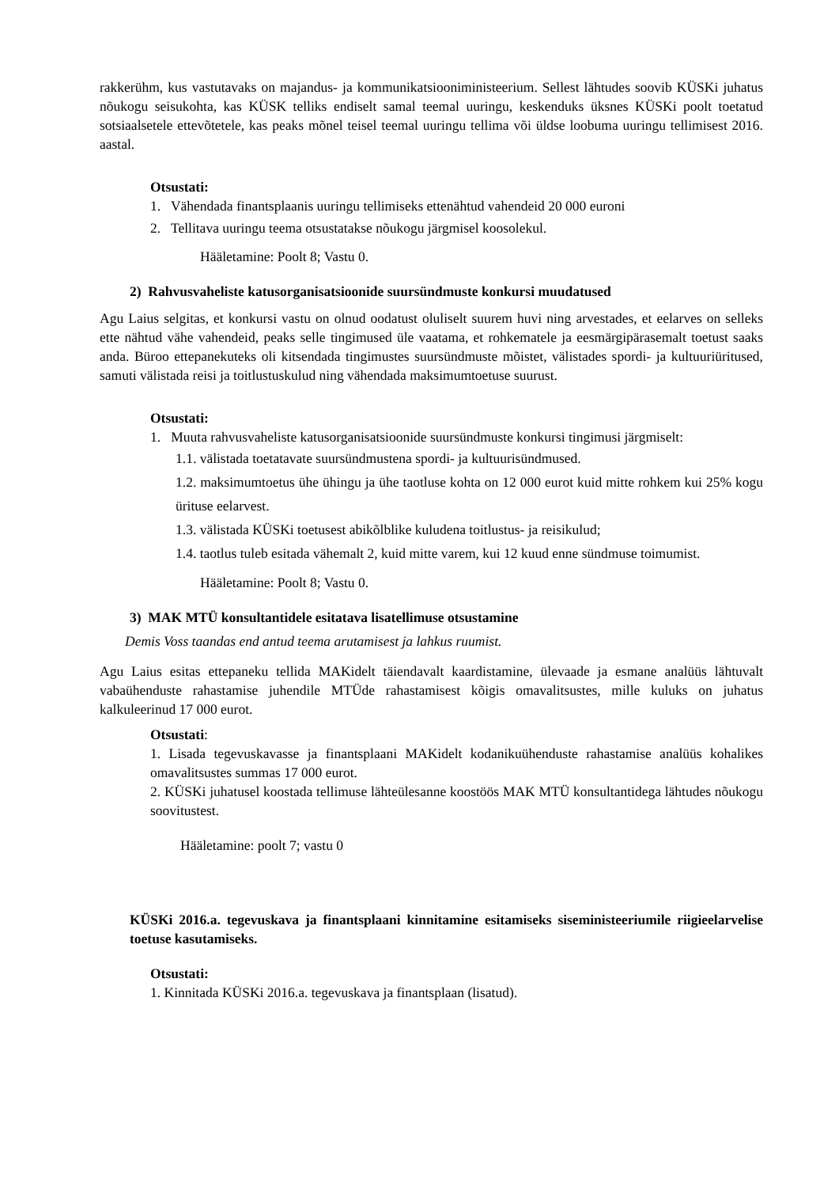rakkerühm, kus vastutavaks on majandus- ja kommunikatsiooniministeerium. Sellest lähtudes soovib KÜSKi juhatus nõukogu seisukohta, kas KÜSK telliks endiselt samal teemal uuringu, keskenduks üksnes KÜSKi poolt toetatud sotsiaalsetele ettevõtetele, kas peaks mõnel teisel teemal uuringu tellima või üldse loobuma uuringu tellimisest 2016. aastal.
Otsustati:
1. Vähendada finantsplaanis uuringu tellimiseks ettenähtud vahendeid 20 000 euroni
2. Tellitava uuringu teema otsustatakse nõukogu järgmisel koosolekul.
Hääletamine: Poolt 8; Vastu 0.
2) Rahvusvaheliste katusorganisatsioonide suursündmuste konkursi muudatused
Agu Laius selgitas, et konkursi vastu on olnud oodatust oluliselt suurem huvi ning arvestades, et eelarves on selleks ette nähtud vähe vahendeid, peaks selle tingimused üle vaatama, et rohkematele ja eesmärgipärasemalt toetust saaks anda. Büroo ettepanekuteks oli kitsendada tingimustes suursündmuste mõistet, välistades spordi- ja kultuuriüritused, samuti välistada reisi ja toitlustuskulud ning vähendada maksimumtoetuse suurust.
Otsustati:
1. Muuta rahvusvaheliste katusorganisatsioonide suursündmuste konkursi tingimusi järgmiselt:
1.1. välistada toetatavate suursündmustena spordi- ja kultuurisündmused.
1.2. maksimumtoetus ühe ühingu ja ühe taotluse kohta on 12 000 eurot kuid mitte rohkem kui 25% kogu ürituse eelarvest.
1.3. välistada KÜSKi toetusest abikõlblike kuludena toitlustus- ja reisikulud;
1.4. taotlus tuleb esitada vähemalt 2, kuid mitte varem, kui 12 kuud enne sündmuse toimumist.
Hääletamine: Poolt 8; Vastu 0.
3) MAK MTÜ konsultantidele esitatava lisatellimuse otsustamine
Demis Voss taandas end antud teema arutamisest ja lahkus ruumist.
Agu Laius esitas ettepaneku tellida MAKidelt täiendavalt kaardistamine, ülevaade ja esmane analüüs lähtuvalt vabaühenduste rahastamise juhendile MTÜde rahastamisest kõigis omavalitsustes, mille kuluks on juhatus kalkuleerinud 17 000 eurot.
Otsustati:
1. Lisada tegevuskavasse ja finantsplaani MAKidelt kodanikuühenduste rahastamise analüüs kohalikes omavalitsustes summas 17 000 eurot.
2. KÜSKi juhatusel koostada tellimuse lähteülesanne koostöös MAK MTÜ konsultantidega lähtudes nõukogu soovitustest.
Hääletamine: poolt 7; vastu 0
KÜSKi 2016.a. tegevuskava ja finantsplaani kinnitamine esitamiseks siseministeeriumile riigieelarvelise toetuse kasutamiseks.
Otsustati:
1. Kinnitada KÜSKi 2016.a. tegevuskava ja finantsplaan (lisatud).